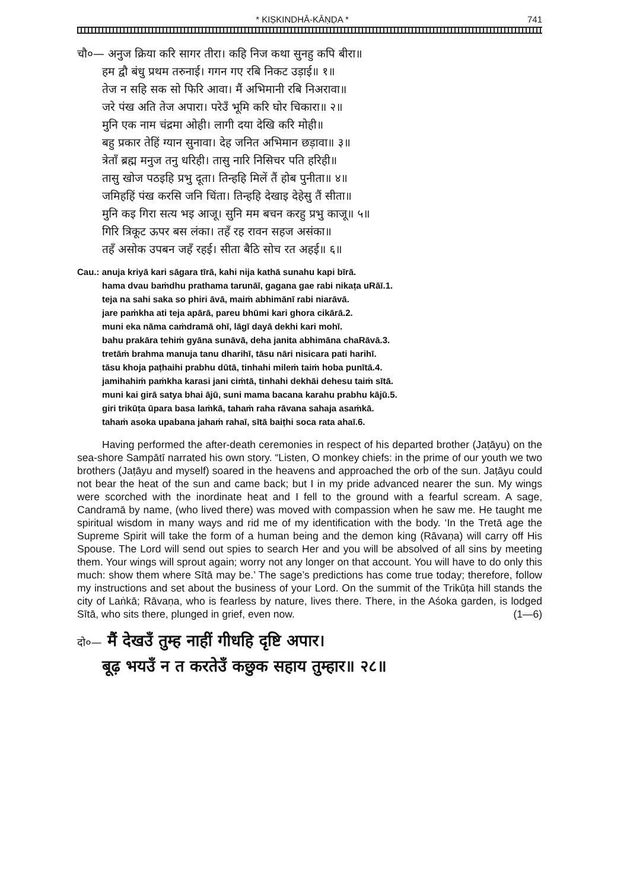* KIṢKINDHĀ-KĀṆḌA * 741
चौ०— अनुज क्रिया करि सागर तीरा। कहि निज कथा सुनहु कपि बीरा॥
हम द्वौ बंधु प्रथम तरुनाई। गगन गए रबि निकट उड़ाई॥ १॥
तेज न सहि सक सो फिरि आवा। मैं अभिमानी रबि निअरावा॥
जरे पंख अति तेज अपारा। परेउँ भूमि करि घोर चिकारा॥ २॥
मुनि एक नाम चंद्रमा ओही। लागी दया देखि करि मोही॥
बहु प्रकार तेहिं ग्यान सुनावा। देह जनित अभिमान छड़ावा॥ ३॥
त्रेताँ ब्रह्म मनुज तनु धरिही। तासु नारि निसिचर पति हरिही॥
तासु खोज पठइहि प्रभु दूता। तिन्हहि मिलें तैं होब पुनीता॥ ४॥
जमिहहिं पंख करसि जनि चिंता। तिन्हहि देखाइ देहेसु तैं सीता॥
मुनि कइ गिरा सत्य भइ आजू। सुनि मम बचन करहु प्रभु काजू॥ ५॥
गिरि त्रिकूट ऊपर बस लंका। तहँ रह रावन सहज असंका॥
तहँ असोक उपबन जहँ रहई। सीता बैठि सोच रत अहई॥ ६॥
Cau.: anuja kriyā kari sāgara tīrā, kahi nija kathā sunahu kapi bīrā.
hama dvau baṁdhu prathama tarunāī, gagana gae rabi nikaṭa uRāī.1.
teja na sahi saka so phiri āvā, maiṁ abhimānī rabi niarāvā.
jare paṁkha ati teja apārā, pareu bhūmi kari ghora cikārā.2.
muni eka nāma caṁdramā ohī, lāgī dayā dekhi kari mohī.
bahu prakāra tehiṁ gyāna sunāvā, deha janita abhimāna chaRāvā.3.
tretāṁ brahma manuja tanu dharihī, tāsu nāri nisicara pati harihī.
tāsu khoja paṭhaihi prabhu dūtā, tinhahi mileṁ taiṁ hoba punītā.4.
jamihahiṁ paṁkha karasi jani ciṁtā, tinhahi dekhāi dehesu taiṁ sītā.
muni kai girā satya bhai ājū, suni mama bacana karahu prabhu kājū.5.
giri trikūṭa ūpara basa laṁkā, tahaṁ raha rāvana sahaja asaṁkā.
tahaṁ asoka upabana jahaṁ rahaī, sītā baiṭhi soca rata ahaī.6.
Having performed the after-death ceremonies in respect of his departed brother (Jaṭāyu) on the sea-shore Sampātī narrated his own story. “Listen, O monkey chiefs: in the prime of our youth we two brothers (Jaṭāyu and myself) soared in the heavens and approached the orb of the sun. Jaṭāyu could not bear the heat of the sun and came back; but I in my pride advanced nearer the sun. My wings were scorched with the inordinate heat and I fell to the ground with a fearful scream. A sage, Candramā by name, (who lived there) was moved with compassion when he saw me. He taught me spiritual wisdom in many ways and rid me of my identification with the body. ‘In the Tretā age the Supreme Spirit will take the form of a human being and the demon king (Rāvaṇa) will carry off His Spouse. The Lord will send out spies to search Her and you will be absolved of all sins by meeting them. Your wings will sprout again; worry not any longer on that account. You will have to do only this much: show them where Sītā may be.’ The sage’s predictions has come true today; therefore, follow my instructions and set about the business of your Lord. On the summit of the Trikūṭa hill stands the city of Laṅkā; Rāvaṇa, who is fearless by nature, lives there. There, in the Aśoka garden, is lodged Sītā, who sits there, plunged in grief, even now. (1—6)
दो०— मैं देखउँ तुम्ह नाहीं गीधहि दृष्टि अपार।
बूढ़ भयउँ न त करतेउँ कछुक सहाय तुम्हार॥ २८॥